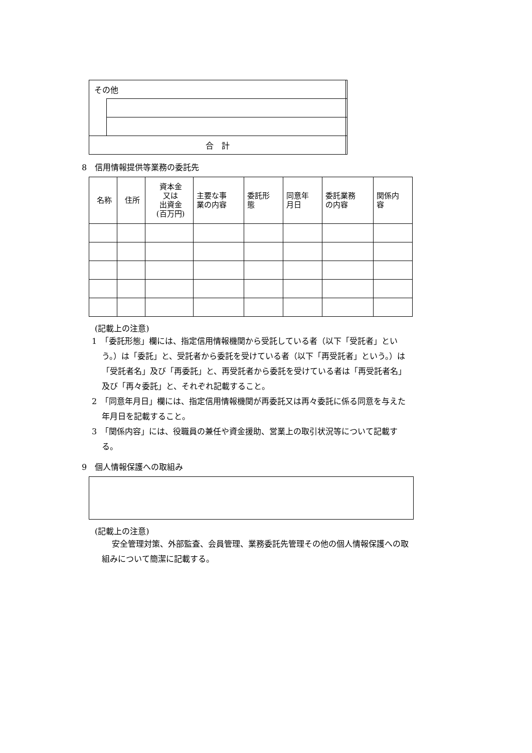| その他 | | |
| 合 計 | | |
8　信用情報提供等業務の委託先
| 名称 | 住所 | 資本金 又は 出資金 (百万円) | 主要な事 業の内容 | 委託形 態 | 同意年 月日 | 委託業務 の内容 | 関係内 容 |
| --- | --- | --- | --- | --- | --- | --- | --- |
(記載上の注意)
1　「委託形態」欄には、指定信用情報機関から受託している者（以下「受託者」という。）は「委託」と、受託者から委託を受けている者（以下「再受託者」という。）は「受託者名」及び「再委託」と、再受託者から委託を受けている者は「再受託者名」及び「再々委託」と、それぞれ記載すること。
2　「同意年月日」欄には、指定信用情報機関が再委託又は再々委託に係る同意を与えた年月日を記載すること。
3　「関係内容」には、役職員の兼任や資金援助、営業上の取引状況等について記載する。
9　個人情報保護への取組み
(記載上の注意)
安全管理対策、外部監査、会員管理、業務委託先管理その他の個人情報保護への取組みについて簡潔に記載する。